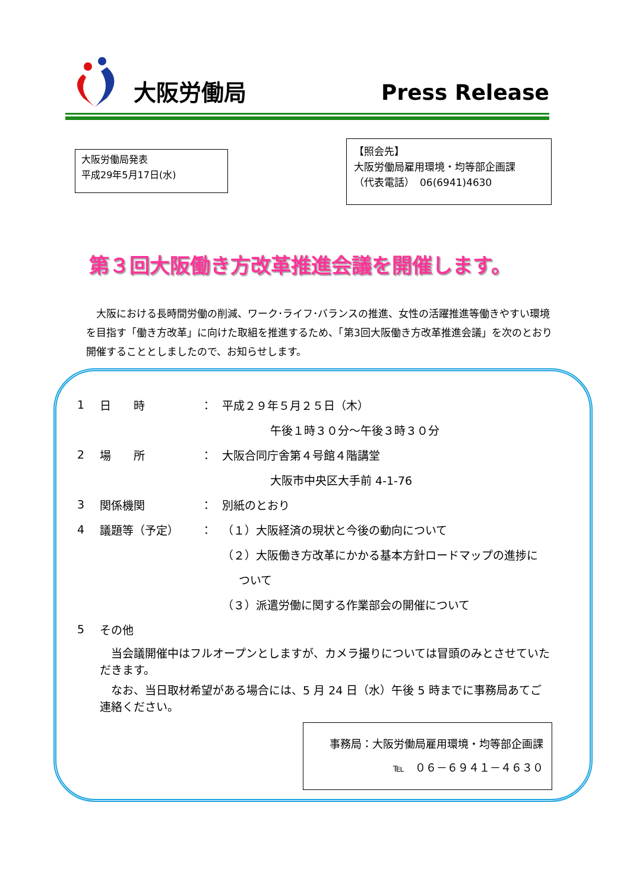大阪労働局 Press Release
大阪労働局発表
平成29年5月17日(水)
【照会先】
大阪労働局雇用環境・均等部企画課
（代表電話）　06(6941)4630
第３回大阪働き方改革推進会議を開催します。
　大阪における長時間労働の削減、ワーク･ライフ･バランスの推進、女性の活躍推進等働きやすい環境を目指す「働き方改革」に向けた取組を推進するため、「第3回大阪働き方改革推進会議」を次のとおり開催することとしましたので、お知らせします。
1 日　　時 ： 平成２９年５月２５日（木）
午後１時３０分～午後３時３０分
2 場　　所 ： 大阪合同庁舎第４号館４階講堂
大阪市中央区大手前 4-1-76
3 関係機関 ： 別紙のとおり
4 議題等（予定） ： （１）大阪経済の現状と今後の動向について
（２）大阪働き方改革にかかる基本方針ロードマップの進捗に
ついて
（３）派遣労働に関する作業部会の開催について
5 その他
　当会議開催中はフルオープンとしますが、カメラ撮りについては冒頭のみとさせていただきます。
　なお、当日取材希望がある場合には、5 月 24 日（水）午後 5 時までに事務局あてご連絡ください。
事務局：大阪労働局雇用環境・均等部企画課
℡　０６－６９４１－４６３０